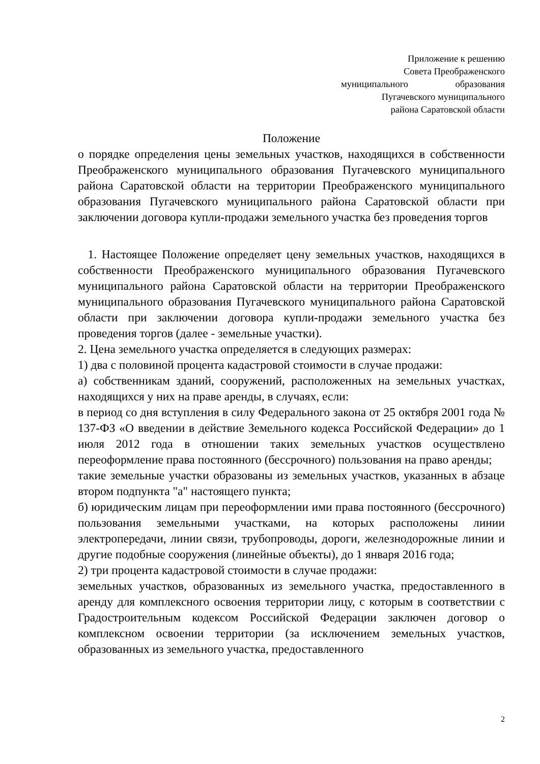Приложение к решению
Совета Преображенского
муниципального образования
Пугачевского муниципального
района Саратовской области
Положение
о порядке определения цены земельных участков, находящихся в собственности Преображенского муниципального образования Пугачевского муниципального района Саратовской области на территории Преображенского муниципального образования Пугачевского муниципального района Саратовской области при заключении договора купли-продажи земельного участка без проведения торгов
1. Настоящее Положение определяет цену земельных участков, находящихся в собственности Преображенского муниципального образования Пугачевского муниципального района Саратовской области на территории Преображенского муниципального образования Пугачевского муниципального района Саратовской области при заключении договора купли-продажи земельного участка без проведения торгов (далее - земельные участки).
2. Цена земельного участка определяется в следующих размерах:
1) два с половиной процента кадастровой стоимости в случае продажи:
а) собственникам зданий, сооружений, расположенных на земельных участках, находящихся у них на праве аренды, в случаях, если:
в период со дня вступления в силу Федерального закона от 25 октября 2001 года № 137-ФЗ «О введении в действие Земельного кодекса Российской Федерации» до 1 июля 2012 года в отношении таких земельных участков осуществлено переоформление права постоянного (бессрочного) пользования на право аренды;
такие земельные участки образованы из земельных участков, указанных в абзаце втором подпункта "а" настоящего пункта;
б) юридическим лицам при переоформлении ими права постоянного (бессрочного) пользования земельными участками, на которых расположены линии электропередачи, линии связи, трубопроводы, дороги, железнодорожные линии и другие подобные сооружения (линейные объекты), до 1 января 2016 года;
2) три процента кадастровой стоимости в случае продажи:
земельных участков, образованных из земельного участка, предоставленного в аренду для комплексного освоения территории лицу, с которым в соответствии с Градостроительным кодексом Российской Федерации заключен договор о комплексном освоении территории (за исключением земельных участков, образованных из земельного участка, предоставленного
2